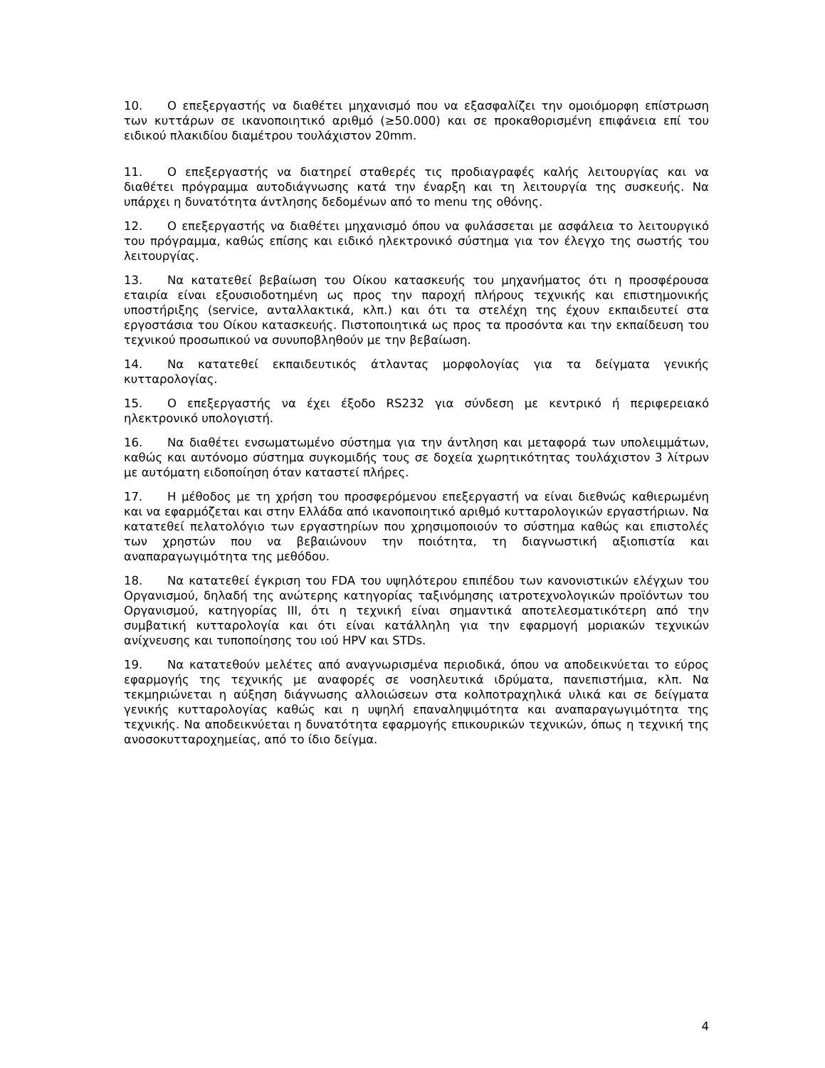10. Ο επεξεργαστής να διαθέτει μηχανισμό που να εξασφαλίζει την ομοιόμορφη επίστρωση των κυττάρων σε ικανοποιητικό αριθμό (≥50.000) και σε προκαθορισμένη επιφάνεια επί του ειδικού πλακιδίου διαμέτρου τουλάχιστον 20mm.
11. Ο επεξεργαστής να διατηρεί σταθερές τις προδιαγραφές καλής λειτουργίας και να διαθέτει πρόγραμμα αυτοδιάγνωσης κατά την έναρξη και τη λειτουργία της συσκευής. Να υπάρχει η δυνατότητα άντλησης δεδομένων από το menu της οθόνης.
12. Ο επεξεργαστής να διαθέτει μηχανισμό όπου να φυλάσσεται με ασφάλεια το λειτουργικό του πρόγραμμα, καθώς επίσης και ειδικό ηλεκτρονικό σύστημα για τον έλεγχο της σωστής του λειτουργίας.
13. Να κατατεθεί βεβαίωση του Οίκου κατασκευής του μηχανήματος ότι η προσφέρουσα εταιρία είναι εξουσιοδοτημένη ως προς την παροχή πλήρους τεχνικής και επιστημονικής υποστήριξης (service, ανταλλακτικά, κλπ.) και ότι τα στελέχη της έχουν εκπαιδευτεί στα εργοστάσια του Οίκου κατασκευής. Πιστοποιητικά ως προς τα προσόντα και την εκπαίδευση του τεχνικού προσωπικού να συνυποβληθούν με την βεβαίωση.
14. Να κατατεθεί εκπαιδευτικός άτλαντας μορφολογίας για τα δείγματα γενικής κυτταρολογίας.
15. Ο επεξεργαστής να έχει έξοδο RS232 για σύνδεση με κεντρικό ή περιφερειακό ηλεκτρονικό υπολογιστή.
16. Να διαθέτει ενσωματωμένο σύστημα για την άντληση και μεταφορά των υπολειμμάτων, καθώς και αυτόνομο σύστημα συγκομιδής τους σε δοχεία χωρητικότητας τουλάχιστον 3 λίτρων με αυτόματη ειδοποίηση όταν καταστεί πλήρες.
17. Η μέθοδος με τη χρήση του προσφερόμενου επεξεργαστή να είναι διεθνώς καθιερωμένη και να εφαρμόζεται και στην Ελλάδα από ικανοποιητικό αριθμό κυτταρολογικών εργαστήριων. Να κατατεθεί πελατολόγιο των εργαστηρίων που χρησιμοποιούν το σύστημα καθώς και επιστολές των χρηστών που να βεβαιώνουν την ποιότητα, τη διαγνωστική αξιοπιστία και αναπαραγωγιμότητα της μεθόδου.
18. Να κατατεθεί έγκριση του FDA του υψηλότερου επιπέδου των κανονιστικών ελέγχων του Οργανισμού, δηλαδή της ανώτερης κατηγορίας ταξινόμησης ιατροτεχνολογικών προϊόντων του Οργανισμού, κατηγορίας ΙΙΙ, ότι η τεχνική είναι σημαντικά αποτελεσματικότερη από την συμβατική κυτταρολογία και ότι είναι κατάλληλη για την εφαρμογή μοριακών τεχνικών ανίχνευσης και τυποποίησης του ιού HPV και STDs.
19. Να κατατεθούν μελέτες από αναγνωρισμένα περιοδικά, όπου να αποδεικνύεται το εύρος εφαρμογής της τεχνικής με αναφορές σε νοσηλευτικά ιδρύματα, πανεπιστήμια, κλπ. Να τεκμηριώνεται η αύξηση διάγνωσης αλλοιώσεων στα κολποτραχηλικά υλικά και σε δείγματα γενικής κυτταρολογίας καθώς και η υψηλή επαναληψιμότητα και αναπαραγωγιμότητα της τεχνικής. Να αποδεικνύεται η δυνατότητα εφαρμογής επικουρικών τεχνικών, όπως η τεχνική της ανοσοκυτταροχημείας, από το ίδιο δείγμα.
4